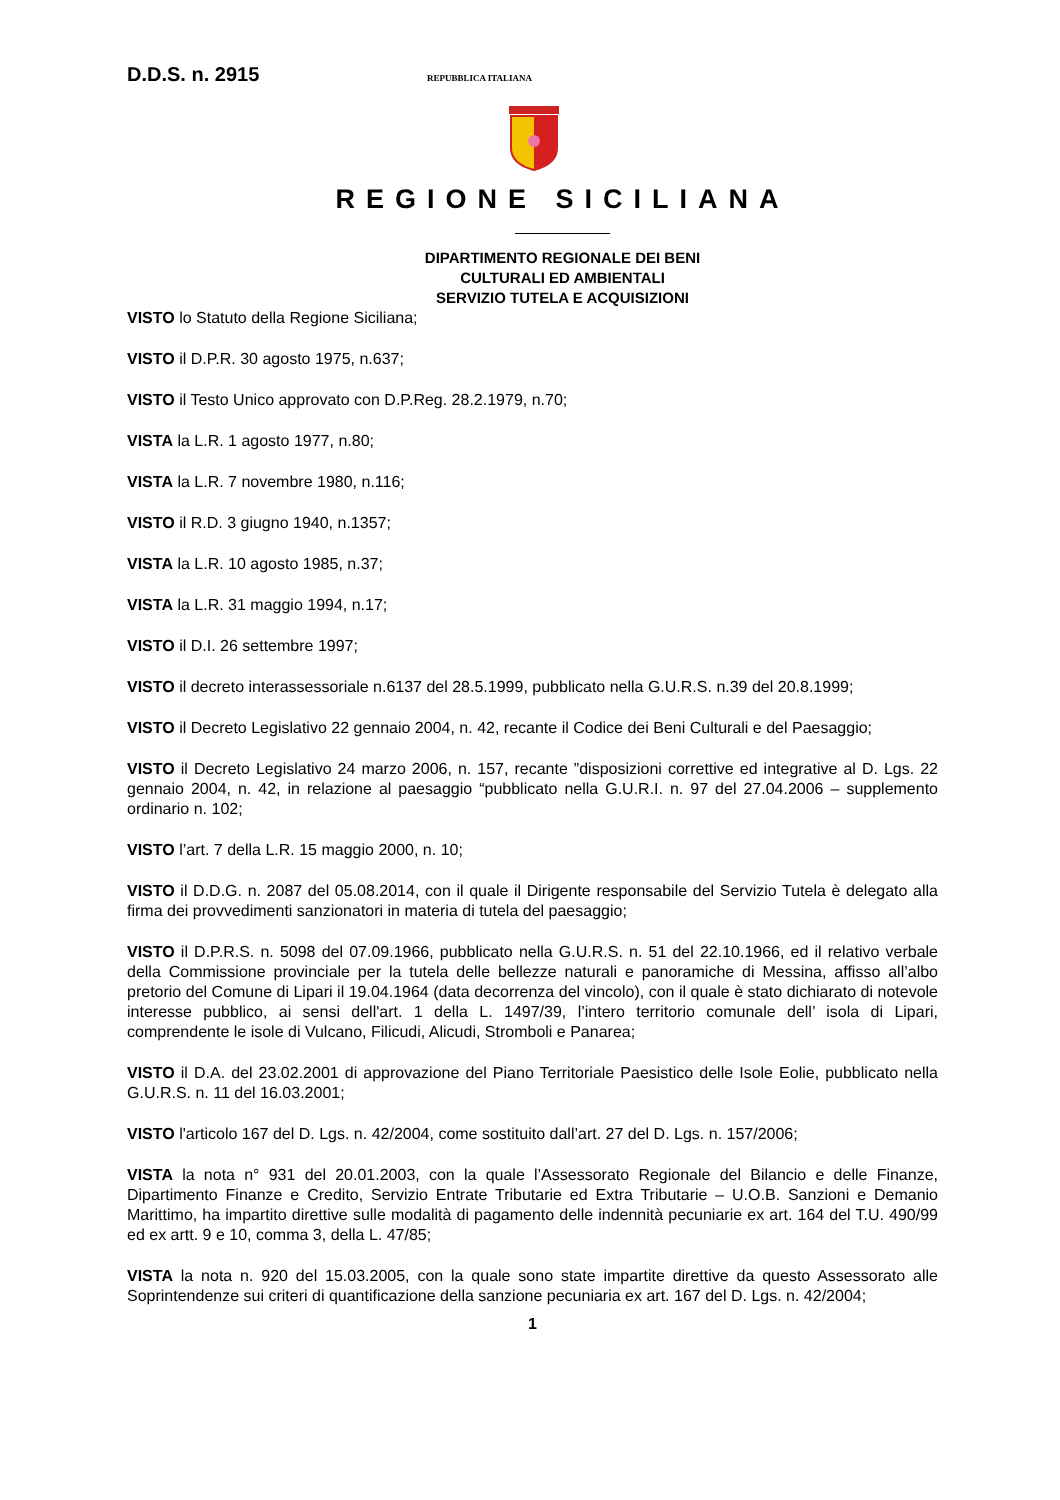D.D.S. n. 2915 REPUBBLICA ITALIANA
REGIONE SICILIANA
DIPARTIMENTO REGIONALE DEI BENI
CULTURALI ED AMBIENTALI
SERVIZIO TUTELA E ACQUISIZIONI
VISTO lo Statuto della Regione Siciliana;
VISTO il D.P.R. 30 agosto 1975, n.637;
VISTO il Testo Unico approvato con D.P.Reg. 28.2.1979, n.70;
VISTA la L.R. 1 agosto 1977, n.80;
VISTA la L.R. 7 novembre 1980, n.116;
VISTO il R.D. 3 giugno 1940, n.1357;
VISTA la L.R. 10 agosto 1985, n.37;
VISTA la L.R. 31 maggio 1994, n.17;
VISTO il D.I. 26 settembre 1997;
VISTO il decreto interassessoriale n.6137 del 28.5.1999, pubblicato nella G.U.R.S. n.39 del 20.8.1999;
VISTO il Decreto Legislativo 22 gennaio 2004, n. 42, recante il Codice dei Beni Culturali e del Paesaggio;
VISTO il Decreto Legislativo 24 marzo 2006, n. 157, recante ”disposizioni correttive ed integrative al D. Lgs. 22 gennaio 2004, n. 42, in relazione al paesaggio “pubblicato nella G.U.R.I. n. 97 del 27.04.2006 – supplemento ordinario n. 102;
VISTO l’art. 7 della L.R. 15 maggio 2000, n. 10;
VISTO il D.D.G. n. 2087 del 05.08.2014, con il quale il Dirigente responsabile del Servizio Tutela è delegato alla firma dei provvedimenti sanzionatori in materia di tutela del paesaggio;
VISTO il D.P.R.S. n. 5098 del 07.09.1966, pubblicato nella G.U.R.S. n. 51 del 22.10.1966, ed il relativo verbale della Commissione provinciale per la tutela delle bellezze naturali e panoramiche di Messina, affisso all’albo pretorio del Comune di Lipari il 19.04.1964 (data decorrenza del vincolo), con il quale è stato dichiarato di notevole interesse pubblico, ai sensi dell'art. 1 della L. 1497/39, l’intero territorio comunale dell’ isola di Lipari, comprendente le isole di Vulcano, Filicudi, Alicudi, Stromboli e Panarea;
VISTO il D.A. del 23.02.2001 di approvazione del Piano Territoriale Paesistico delle Isole Eolie, pubblicato nella G.U.R.S. n. 11 del 16.03.2001;
VISTO l'articolo 167 del D. Lgs. n. 42/2004, come sostituito dall’art. 27 del D. Lgs. n. 157/2006;
VISTA la nota n° 931 del 20.01.2003, con la quale l’Assessorato Regionale del Bilancio e delle Finanze, Dipartimento Finanze e Credito, Servizio Entrate Tributarie ed Extra Tributarie – U.O.B. Sanzioni e Demanio Marittimo, ha impartito direttive sulle modalità di pagamento delle indennità pecuniarie ex art. 164 del T.U. 490/99 ed ex artt. 9 e 10, comma 3, della L. 47/85;
VISTA la nota n. 920 del 15.03.2005, con la quale sono state impartite direttive da questo Assessorato alle Soprintendenze sui criteri di quantificazione della sanzione pecuniaria ex art. 167 del D. Lgs. n. 42/2004;
1